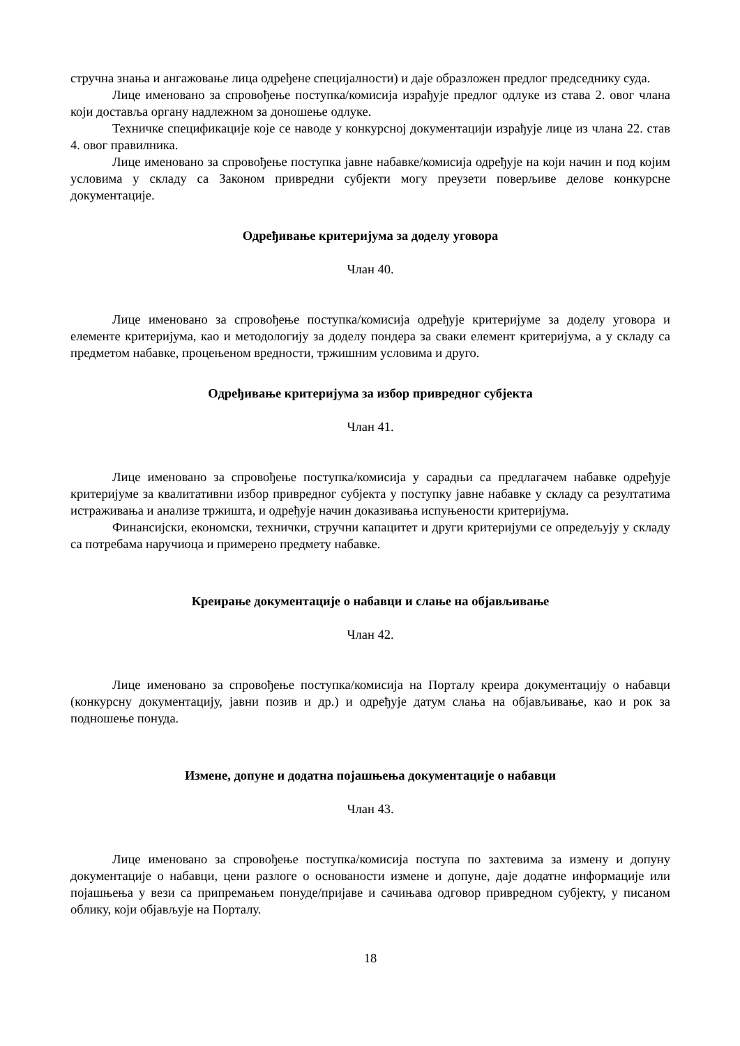стручна знања и ангажовање лица одређене специјалности) и даје образложен предлог председнику суда.
Лице именовано за спровођење поступка/комисија израђује предлог одлуке из става 2. овог члана који доставља органу надлежном за доношење одлуке.
Техничке спецификације које се наводе у конкурсној документацији израђује лице из члана 22. став 4. овог правилника.
Лице именовано за спровођење поступка јавне набавке/комисија одређује на који начин и под којим условима у складу са Законом привредни субјекти могу преузети поверљиве делове конкурсне документације.
Одређивање критеријума за доделу уговора
Члан 40.
Лице именовано за спровођење поступка/комисија одређује критеријуме за доделу уговора и елементе критеријума, као и методологију за доделу пондера за сваки елемент критеријума, а у складу са предметом набавке, процењеном вредности, тржишним условима и друго.
Одређивање критеријума за избор привредног субјекта
Члан 41.
Лице именовано за спровођење поступка/комисија у сарадњи са предлагачем набавке одређује критеријуме за квалитативни избор привредног субјекта у поступку јавне набавке у складу са резултатима истраживања и анализе тржишта, и одређује начин доказивања испуњености критеријума.
Финансијски, економски, технички, стручни капацитет и други критеријуми се опредељују у складу са потребама наручиоца и примерено предмету набавке.
Креирање документације о набавци и слање на објављивање
Члан 42.
Лице именовано за спровођење поступка/комисија на Порталу креира документацију о набавци (конкурсну документацију, јавни позив и др.) и одређује датум слања на објављивање, као и рок за подношење понуда.
Измене, допуне и додатна појашњења документације о набавци
Члан 43.
Лице именовано за спровођење поступка/комисија поступа по захтевима за измену и допуну документације о набавци, цени разлоге о основаности измене и допуне, даје додатне информације или појашњења у вези са припремањем понуде/пријаве и сачињава одговор привредном субјекту, у писаном облику, који објављује на Порталу.
18